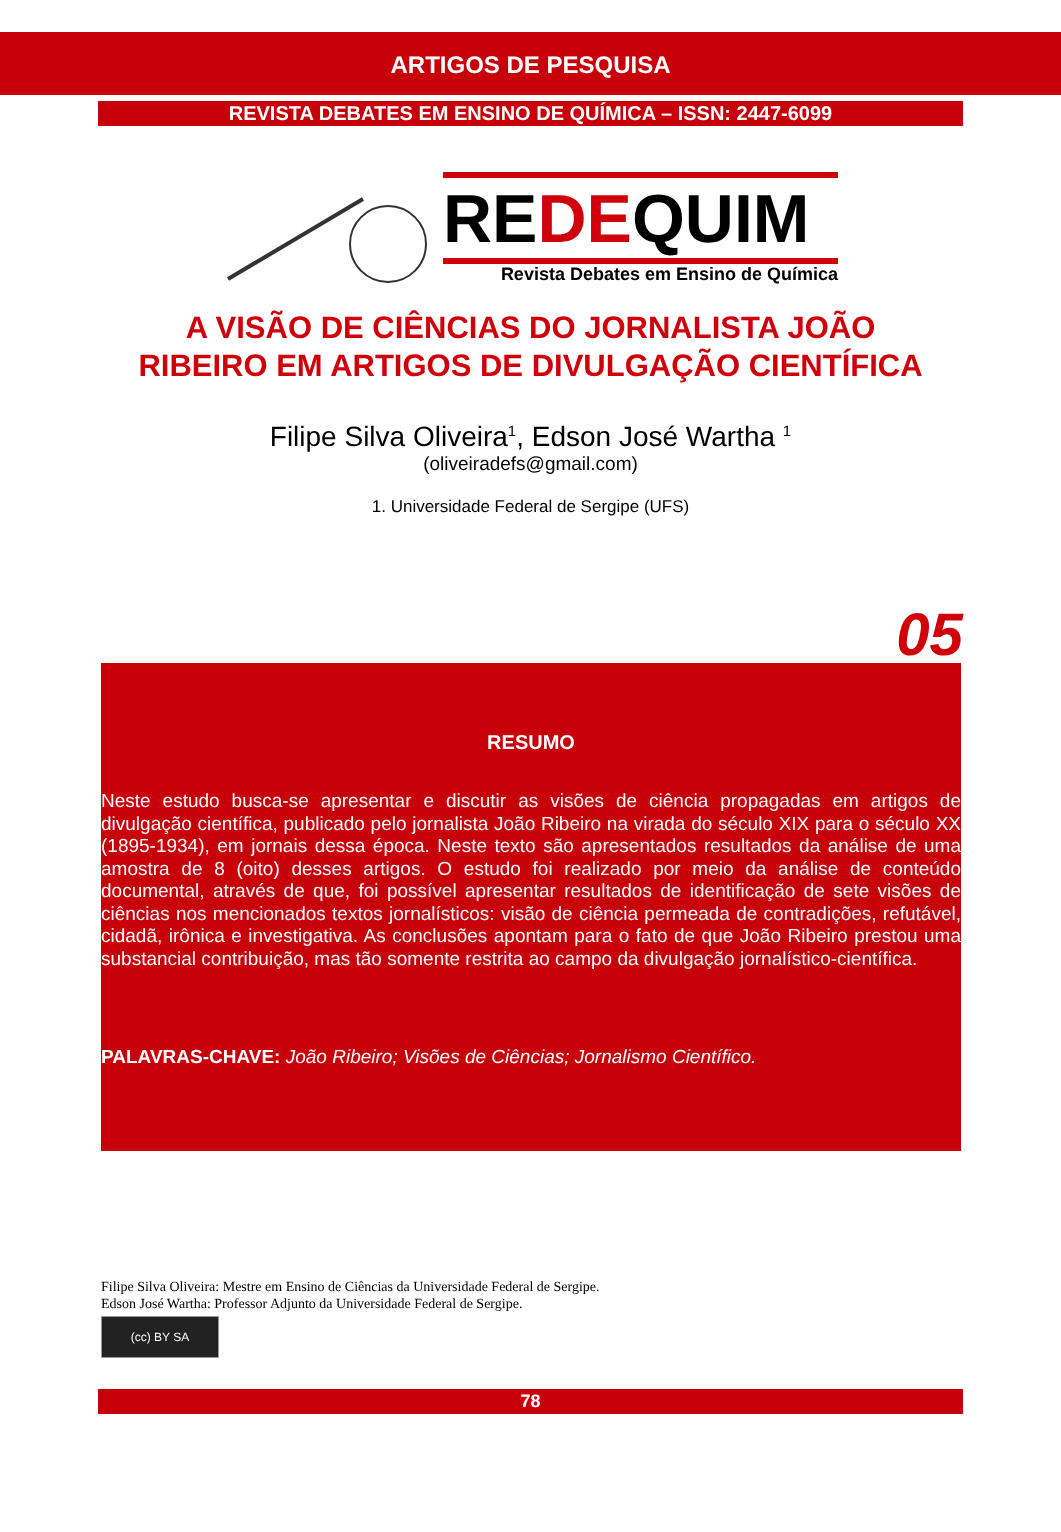ARTIGOS DE PESQUISA
REVISTA DEBATES EM ENSINO DE QUÍMICA – ISSN: 2447-6099
REDEQUIM
Revista Debates em Ensino de Química
A VISÃO DE CIÊNCIAS DO JORNALISTA JOÃO
RIBEIRO EM ARTIGOS DE DIVULGAÇÃO CIENTÍFICA
Filipe Silva Oliveira<sup>1</sup>, Edson José Wartha <sup>1</sup>
(oliveiradefs@gmail.com)
1. Universidade Federal de Sergipe (UFS)
05
RESUMO
Neste estudo busca-se apresentar e discutir as visões de ciência propagadas em artigos de divulgação científica, publicado pelo jornalista João Ribeiro na virada do século XIX para o século XX (1895-1934), em jornais dessa época. Neste texto são apresentados resultados da análise de uma amostra de 8 (oito) desses artigos. O estudo foi realizado por meio da análise de conteúdo documental, através de que, foi possível apresentar resultados de identificação de sete visões de ciências nos mencionados textos jornalísticos: visão de ciência permeada de contradições, refutável, cidadã, irônica e investigativa. As conclusões apontam para o fato de que João Ribeiro prestou uma substancial contribuição, mas tão somente restrita ao campo da divulgação jornalístico-científica.
PALAVRAS-CHAVE: João Ribeiro; Visões de Ciências; Jornalismo Científico.
Filipe Silva Oliveira: Mestre em Ensino de Ciências da Universidade Federal de Sergipe.
Edson José Wartha: Professor Adjunto da Universidade Federal de Sergipe.
(cc) BY SA
78